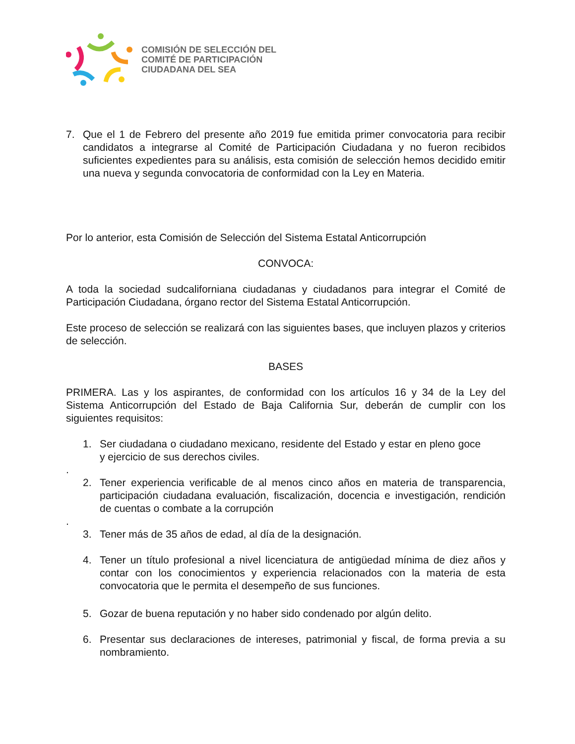COMISIÓN DE SELECCIÓN DEL
COMITÉ DE PARTICIPACIÓN
CIUDADANA DEL SEA
7. Que el 1 de Febrero del presente año 2019 fue emitida primer convocatoria para recibir candidatos a integrarse al Comité de Participación Ciudadana y no fueron recibidos suficientes expedientes para su análisis, esta comisión de selección hemos decidido emitir una nueva y segunda convocatoria de conformidad con la Ley en Materia.
Por lo anterior, esta Comisión de Selección del Sistema Estatal Anticorrupción
CONVOCA:
A toda la sociedad sudcaliforniana ciudadanas y ciudadanos para integrar el Comité de Participación Ciudadana, órgano rector del Sistema Estatal Anticorrupción.
Este proceso de selección se realizará con las siguientes bases, que incluyen plazos y criterios de selección.
BASES
PRIMERA. Las y los aspirantes, de conformidad con los artículos 16 y 34 de la Ley del Sistema Anticorrupción del Estado de Baja California Sur, deberán de cumplir con los siguientes requisitos:
1. Ser ciudadana o ciudadano mexicano, residente del Estado y estar en pleno goce y ejercicio de sus derechos civiles.
.
2. Tener experiencia verificable de al menos cinco años en materia de transparencia, participación ciudadana evaluación, fiscalización, docencia e investigación, rendición de cuentas o combate a la corrupción
.
3. Tener más de 35 años de edad, al día de la designación.
4. Tener un título profesional a nivel licenciatura de antigüedad mínima de diez años y contar con los conocimientos y experiencia relacionados con la materia de esta convocatoria que le permita el desempeño de sus funciones.
5. Gozar de buena reputación y no haber sido condenado por algún delito.
6. Presentar sus declaraciones de intereses, patrimonial y fiscal, de forma previa a su nombramiento.